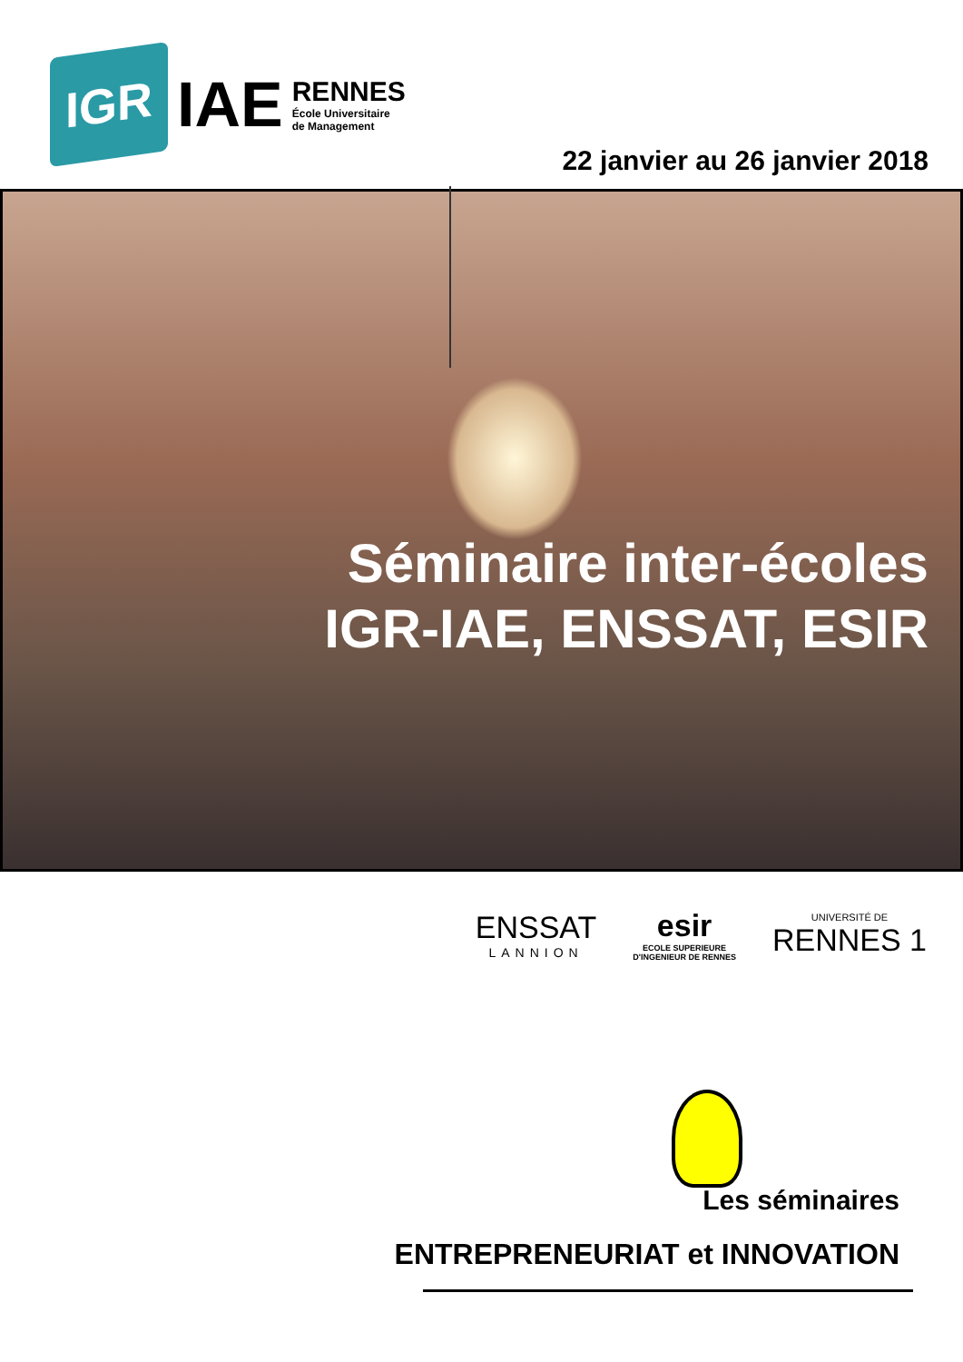IGR
IAE
RENNES
École Universitaire
de Management
22 janvier au 26 janvier 2018
Séminaire inter-écoles
IGR-IAE, ENSSAT, ESIR
ENSSAT
LANNION
esir
ECOLE SUPERIEURE
D'INGENIEUR DE RENNES
UNIVERSITÉ DE
RENNES 1
Les séminaires
ENTREPRENEURIAT et INNOVATION